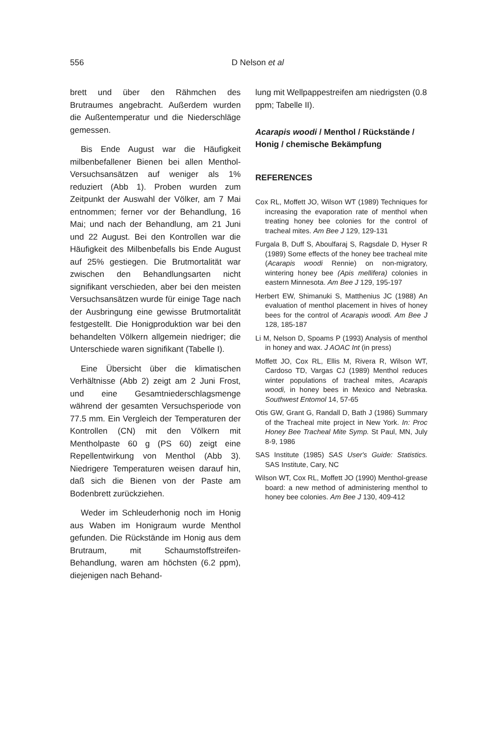556 D Nelson et al
brett und über den Rähmchen des Brutraumes angebracht. Außerdem wurden die Außentemperatur und die Niederschläge gemessen.
Bis Ende August war die Häufigkeit milbenbefallener Bienen bei allen Menthol-Versuchsansätzen auf weniger als 1% reduziert (Abb 1). Proben wurden zum Zeitpunkt der Auswahl der Völker, am 7 Mai entnommen; ferner vor der Behandlung, 16 Mai; und nach der Behandlung, am 21 Juni und 22 August. Bei den Kontrollen war die Häufigkeit des Milbenbefalls bis Ende August auf 25% gestiegen. Die Brutmortalität war zwischen den Behandlungsarten nicht signifikant verschieden, aber bei den meisten Versuchsansätzen wurde für einige Tage nach der Ausbringung eine gewisse Brutmortalität festgestellt. Die Honigproduktion war bei den behandelten Völkern allgemein niedriger; die Unterschiede waren signifikant (Tabelle I).
Eine Übersicht über die klimatischen Verhältnisse (Abb 2) zeigt am 2 Juni Frost, und eine Gesamtniederschlagsmenge während der gesamten Versuchsperiode von 77.5 mm. Ein Vergleich der Temperaturen der Kontrollen (CN) mit den Völkern mit Mentholpaste 60 g (PS 60) zeigt eine Repellentwirkung von Menthol (Abb 3). Niedrigere Temperaturen weisen darauf hin, daß sich die Bienen von der Paste am Bodenbrett zurückziehen.
Weder im Schleuderhonig noch im Honig aus Waben im Honigraum wurde Menthol gefunden. Die Rückstände im Honig aus dem Brutraum, mit Schaumstoffstreifen-Behandlung, waren am höchsten (6.2 ppm), diejenigen nach Behand-
lung mit Wellpappestreifen am niedrigsten (0.8 ppm; Tabelle II).
Acarapis woodi / Menthol / Rückstände / Honig / chemische Bekämpfung
REFERENCES
Cox RL, Moffett JO, Wilson WT (1989) Techniques for increasing the evaporation rate of menthol when treating honey bee colonies for the control of tracheal mites. Am Bee J 129, 129-131
Furgala B, Duff S, Aboulfaraj S, Ragsdale D, Hyser R (1989) Some effects of the honey bee tracheal mite (Acarapis woodi Rennie) on non-migratory, wintering honey bee (Apis mellifera) colonies in eastern Minnesota. Am Bee J 129, 195-197
Herbert EW, Shimanuki S, Matthenius JC (1988) An evaluation of menthol placement in hives of honey bees for the control of Acarapis woodi. Am Bee J 128, 185-187
Li M, Nelson D, Spoams P (1993) Analysis of menthol in honey and wax. J AOAC Int (in press)
Moffett JO, Cox RL, Ellis M, Rivera R, Wilson WT, Cardoso TD, Vargas CJ (1989) Menthol reduces winter populations of tracheal mites, Acarapis woodi, in honey bees in Mexico and Nebraska. Southwest Entomol 14, 57-65
Otis GW, Grant G, Randall D, Bath J (1986) Summary of the Tracheal mite project in New York. In: Proc Honey Bee Tracheal Mite Symp. St Paul, MN, July 8-9, 1986
SAS Institute (1985) SAS User's Guide: Statistics. SAS Institute, Cary, NC
Wilson WT, Cox RL, Moffett JO (1990) Menthol-grease board: a new method of administering menthol to honey bee colonies. Am Bee J 130, 409-412